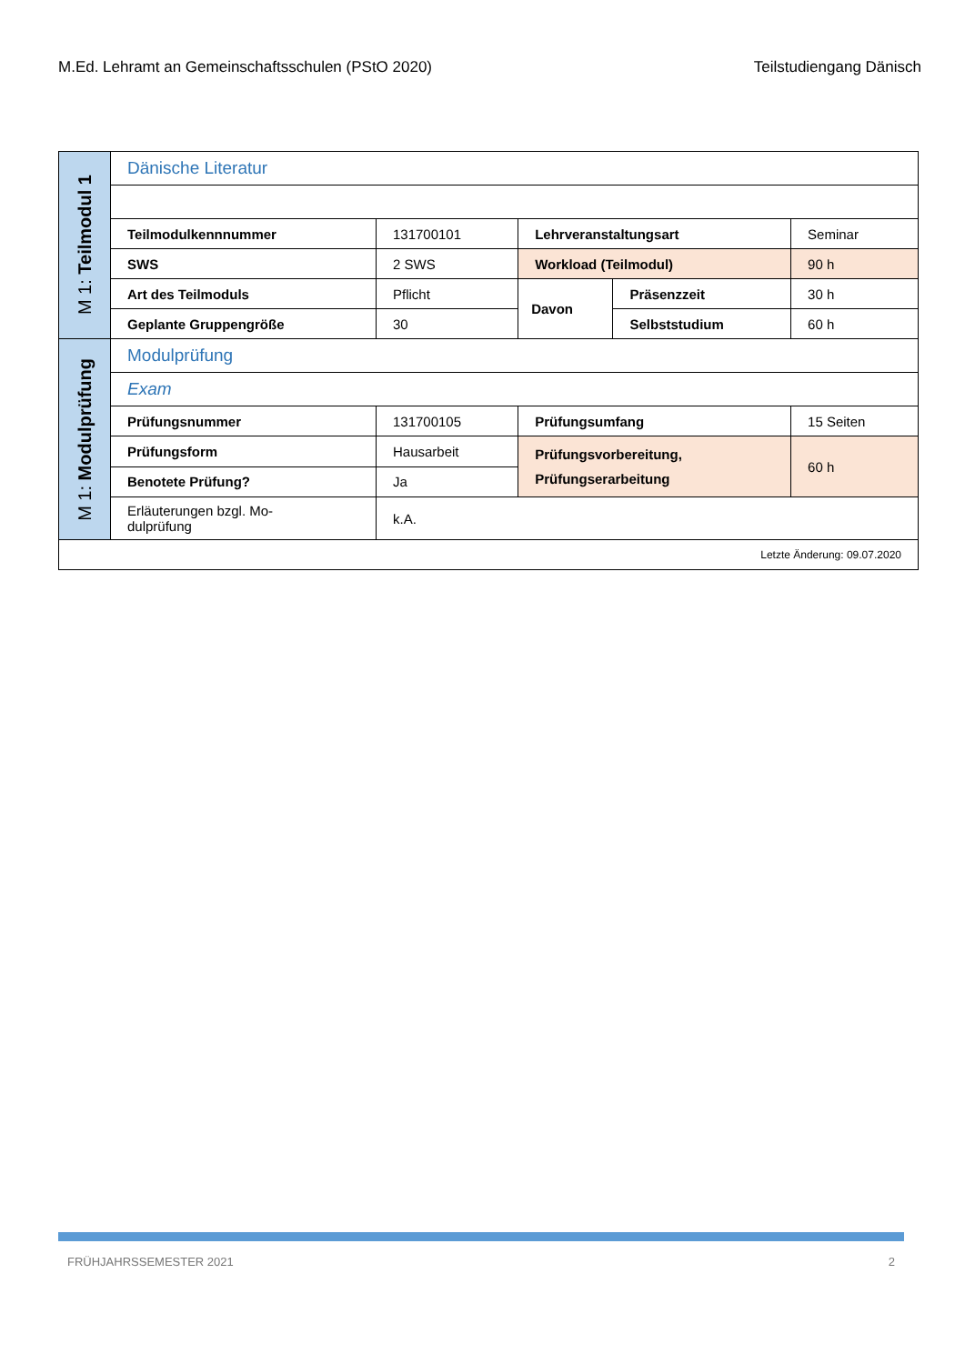M.Ed. Lehramt an Gemeinschaftsschulen (PStO 2020) Teilstudiengang Dänisch
| M 1: Teilmodul 1 | Dänische Literatur | | | | |
| | Teilmodulkennnummer | 131700101 | Lehrveranstaltungsart | | Seminar |
| | SWS | 2 SWS | Workload (Teilmodul) | | 90 h |
| | Art des Teilmoduls | Pflicht | Davon | Präsenzzeit | 30 h |
| | Geplante Gruppengröße | 30 | | Selbststudium | 60 h |
| M 1: Modulprüfung | Modulprüfung | | | | |
| | Exam | | | | |
| | Prüfungsnummer | 131700105 | Prüfungsumfang | | 15 Seiten |
| | Prüfungsform | Hausarbeit | Prüfungsvorbereitung, Prüfungserarbeitung | | 60 h |
| | Benotete Prüfung? | Ja | | | |
| | Erläuterungen bzgl. Mo- dulprüfung | k.A. | | | |
| Letzte Änderung: 09.07.2020 | | | | | |
FRÜHJAHRSSEMESTER 2021 2